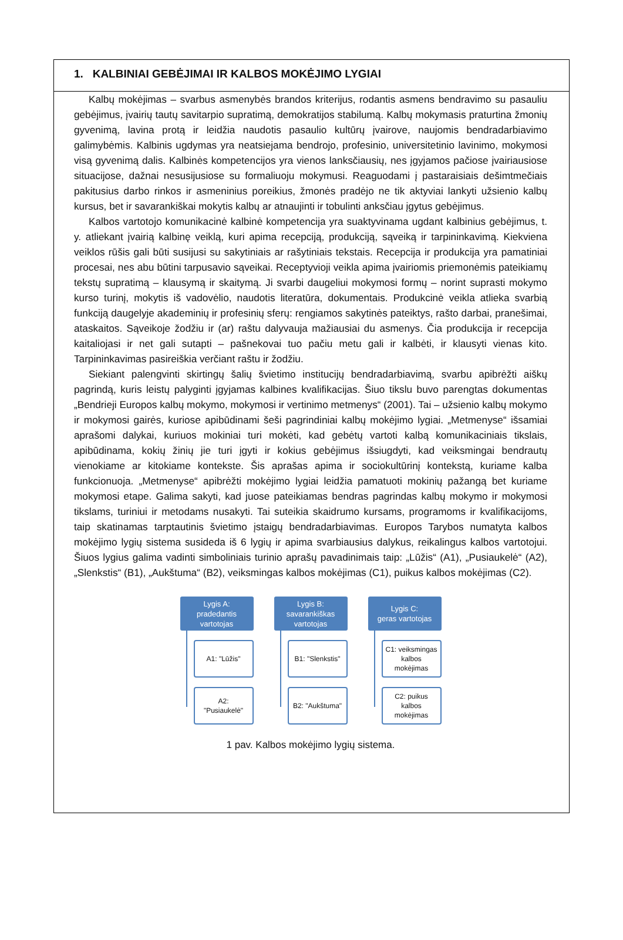1. KALBINIAI GEBĖJIMAI IR KALBOS MOKĖJIMO LYGIAI
Kalbų mokėjimas – svarbus asmenybės brandos kriterijus, rodantis asmens bendravimo su pasauliu gebėjimus, įvairių tautų savitarpio supratimą, demokratijos stabilumą. Kalbų mokymasis praturtina žmonių gyvenimą, lavina protą ir leidžia naudotis pasaulio kultūrų įvairove, naujomis bendradarbiavimo galimybėmis. Kalbinis ugdymas yra neatsiejama bendrojo, profesinio, universitetinio lavinimo, mokymosi visą gyvenimą dalis. Kalbinės kompetencijos yra vienos lanksčiausių, nes įgyjamos pačiose įvairiausiose situacijose, dažnai nesusijusiose su formaliuoju mokymusi. Reaguodami į pastaraisiais dešimtmečiais pakitusius darbo rinkos ir asmeninius poreikius, žmonės pradėjo ne tik aktyviai lankyti užsienio kalbų kursus, bet ir savarankiškai mokytis kalbų ar atnaujinti ir tobulinti anksčiau įgytus gebėjimus.
Kalbos vartotojo komunikacinė kalbinė kompetencija yra suaktyvinama ugdant kalbinius gebėjimus, t. y. atliekant įvairią kalbinę veiklą, kuri apima recepciją, produkciją, sąveiką ir tarpininkavimą. Kiekviena veiklos rūšis gali būti susijusi su sakytiniais ar rašytiniais tekstais. Recepcija ir produkcija yra pamatiniai procesai, nes abu būtini tarpusavio sąveikai. Receptyvioji veikla apima įvairiomis priemonėmis pateikiamų tekstų supratimą – klausymą ir skaitymą. Ji svarbi daugeliui mokymosi formų – norint suprasti mokymo kurso turinį, mokytis iš vadovėlio, naudotis literatūra, dokumentais. Produkcinė veikla atlieka svarbią funkciją daugelyje akademinių ir profesinių sferų: rengiamos sakytinės pateiktys, rašto darbai, pranešimai, ataskaitos. Sąveikoje žodžiu ir (ar) raštu dalyvauja mažiausiai du asmenys. Čia produkcija ir recepcija kaitaliojasi ir net gali sutapti – pašnekovai tuo pačiu metu gali ir kalbėti, ir klausyti vienas kito. Tarpininkavimas pasireiškia verčiant raštu ir žodžiu.
Siekiant palengvinti skirtingų šalių švietimo institucijų bendradarbiavimą, svarbu apibrėžti aiškų pagrindą, kuris leistų palyginti įgyjamas kalbines kvalifikacijas. Šiuo tikslu buvo parengtas dokumentas „Bendrieji Europos kalbų mokymo, mokymosi ir vertinimo metmenys“ (2001). Tai – užsienio kalbų mokymo ir mokymosi gairės, kuriose apibūdinami šeši pagrindiniai kalbų mokėjimo lygiai. „Metmenyse“ išsamiai aprašomi dalykai, kuriuos mokiniai turi mokėti, kad gebėtų vartoti kalbą komunikaciniais tikslais, apibūdinama, kokių žinių jie turi įgyti ir kokius gebėjimus išsiugdyti, kad veiksmingai bendrautų vienokiame ar kitokiame kontekste. Šis aprašas apima ir sociokultūrinį kontekstą, kuriame kalba funkcionuoja. „Metmenyse“ apibrėžti mokėjimo lygiai leidžia pamatuoti mokinių pažangą bet kuriame mokymosi etape. Galima sakyti, kad juose pateikiamas bendras pagrindas kalbų mokymo ir mokymosi tikslams, turiniui ir metodams nusakyti. Tai suteikia skaidrumo kursams, programoms ir kvalifikacijoms, taip skatinamas tarptautinis švietimo įstaigų bendradarbiavimas. Europos Tarybos numatyta kalbos mokėjimo lygių sistema susideda iš 6 lygių ir apima svarbiausius dalykus, reikalingus kalbos vartotojui. Šiuos lygius galima vadinti simboliniais turinio aprašų pavadinimais taip: „Lūžis“ (A1), „Pusiaukelė“ (A2), „Slenkstis“ (B1), „Aukštuma“ (B2), veiksmingas kalbos mokėjimas (C1), puikus kalbos mokėjimas (C2).
Lygis A:
pradedantis
vartotojas
A1: "Lūžis"
A2:
"Pusiaukelė"
Lygis B:
savarankiškas
vartotojas
B1: "Slenkstis"
B2: "Aukštuma"
Lygis C:
geras vartotojas
C1: veiksmingas
kalbos
mokėjimas
C2: puikus
kalbos
mokėjimas
1 pav. Kalbos mokėjimo lygių sistema.